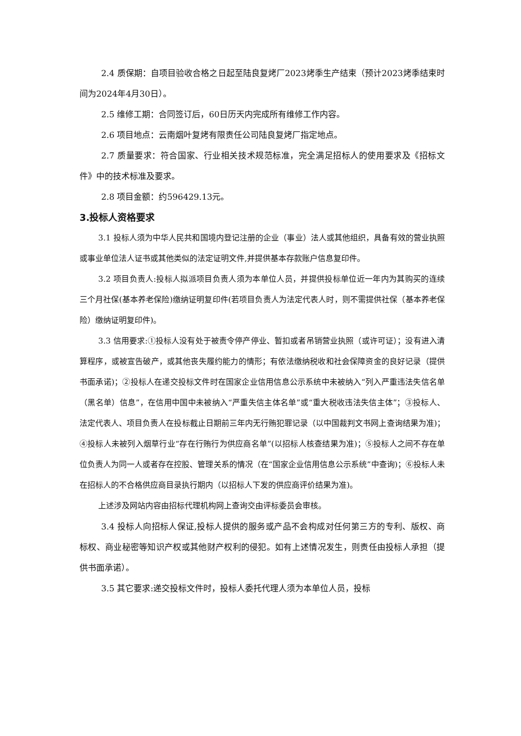2.4 质保期：自项目验收合格之日起至陆良复烤厂2023烤季生产结束（预计2023烤季结束时间为2024年4月30日）。
2.5 维修工期：合同签订后，60日历天内完成所有维修工作内容。
2.6 项目地点：云南烟叶复烤有限责任公司陆良复烤厂指定地点。
2.7 质量要求：符合国家、行业相关技术规范标准，完全满足招标人的使用要求及《招标文件》中的技术标准及要求。
2.8 项目金额：约596429.13元。
3.投标人资格要求
3.1 投标人须为中华人民共和国境内登记注册的企业（事业）法人或其他组织，具备有效的营业执照或事业单位法人证书或其他类似的法定证明文件,并提供基本存款账户信息复印件。
3.2 项目负责人:投标人拟派项目负责人须为本单位人员，并提供投标单位近一年内为其购买的连续三个月社保(基本养老保险)缴纳证明复印件(若项目负责人为法定代表人时，则不需提供社保（基本养老保险）缴纳证明复印件)。
3.3 信用要求:①投标人没有处于被责令停产停业、暂扣或者吊销营业执照（或许可证）；没有进入清算程序，或被宣告破产，或其他丧失履约能力的情形；有依法缴纳税收和社会保障资金的良好记录（提供书面承诺)；②投标人在递交投标文件时在国家企业信用信息公示系统中未被纳入“列入严重违法失信名单（黑名单）信息”，在信用中国中未被纳入“严重失信主体名单”或“重大税收违法失信主体”；③投标人、法定代表人、项目负责人在投标截止日期前三年内无行贿犯罪记录（以中国裁判文书网上查询结果为准)；④投标人未被列入烟草行业“存在行贿行为供应商名单”(以招标人核查结果为准)；⑤投标人之间不存在单位负责人为同一人或者存在控股、管理关系的情况（在“国家企业信用信息公示系统”中查询)；⑥投标人未在招标人的不合格供应商目录执行期内（以招标人下发的供应商评价结果为准)。
上述涉及网站内容由招标代理机构网上查询交由评标委员会审核。
3.4 投标人向招标人保证,投标人提供的服务或产品不会构成对任何第三方的专利、版权、商标权、商业秘密等知识产权或其他财产权利的侵犯。如有上述情况发生，则责任由投标人承担（提供书面承诺）。
3.5 其它要求:递交投标文件时，投标人委托代理人须为本单位人员，投标